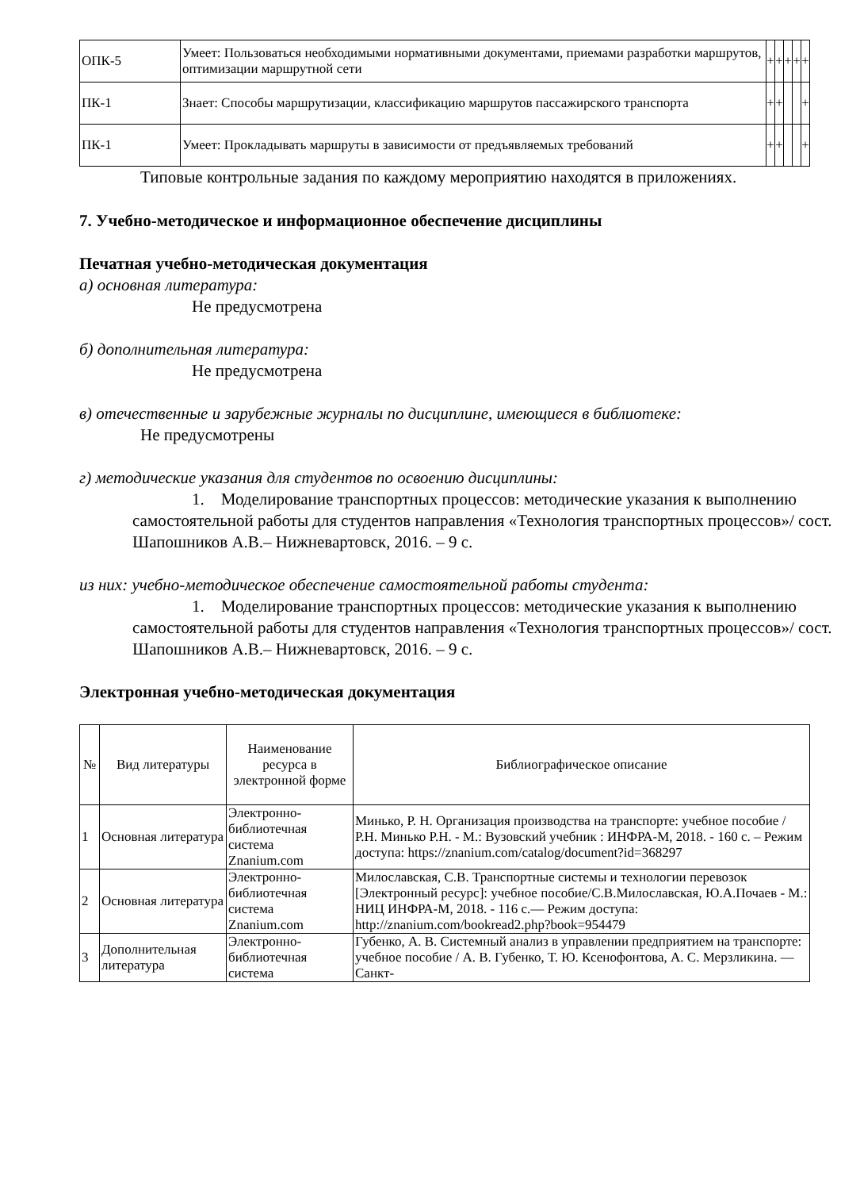| ОПК-5 | Умеет: Пользоваться необходимыми нормативными документами, приемами разработки маршрутов, оптимизации маршрутной сети | + | + | + | + | + |
| ПК-1 | Знает: Способы маршрутизации, классификацию маршрутов пассажирского транспорта | + | + | | | + |
| ПК-1 | Умеет: Прокладывать маршруты в зависимости от предъявляемых требований | + | + | | | + |
Типовые контрольные задания по каждому мероприятию находятся в приложениях.
7. Учебно-методическое и информационное обеспечение дисциплины
Печатная учебно-методическая документация
а) основная литература:
Не предусмотрена
б) дополнительная литература:
Не предусмотрена
в) отечественные и зарубежные журналы по дисциплине, имеющиеся в библиотеке:
Не предусмотрены
г) методические указания для студентов по освоению дисциплины:
1. Моделирование транспортных процессов: методические указания к выполнению самостоятельной работы для студентов направления «Технология транспортных процессов»/ сост. Шапошников А.В.– Нижневартовск, 2016. – 9 с.
из них: учебно-методическое обеспечение самостоятельной работы студента:
1. Моделирование транспортных процессов: методические указания к выполнению самостоятельной работы для студентов направления «Технология транспортных процессов»/ сост. Шапошников А.В.– Нижневартовск, 2016. – 9 с.
Электронная учебно-методическая документация
| № | Вид литературы | Наименование ресурса в электронной форме | Библиографическое описание |
| --- | --- | --- | --- |
| 1 | Основная литература | Электронно-библиотечная система Znanium.com | Минько, Р. Н. Организация производства на транспорте: учебное пособие / Р.Н. Минько Р.Н. - М.: Вузовский учебник : ИНФРА-М, 2018. - 160 с. – Режим доступа: https://znanium.com/catalog/document?id=368297 |
| 2 | Основная литература | Электронно-библиотечная система Znanium.com | Милославская, С.В. Транспортные системы и технологии перевозок [Электронный ресурс]: учебное пособие/С.В.Милославская, Ю.А.Почаев - М.: НИЦ ИНФРА-М, 2018. - 116 с.— Режим доступа: http://znanium.com/bookread2.php?book=954479 |
| 3 | Дополнительная литература | Электронно-библиотечная система | Губенко, А. В. Системный анализ в управлении предприятием на транспорте: учебное пособие / А. В. Губенко, Т. Ю. Ксенофонтова, А. С. Мерзликина. — Санкт- |